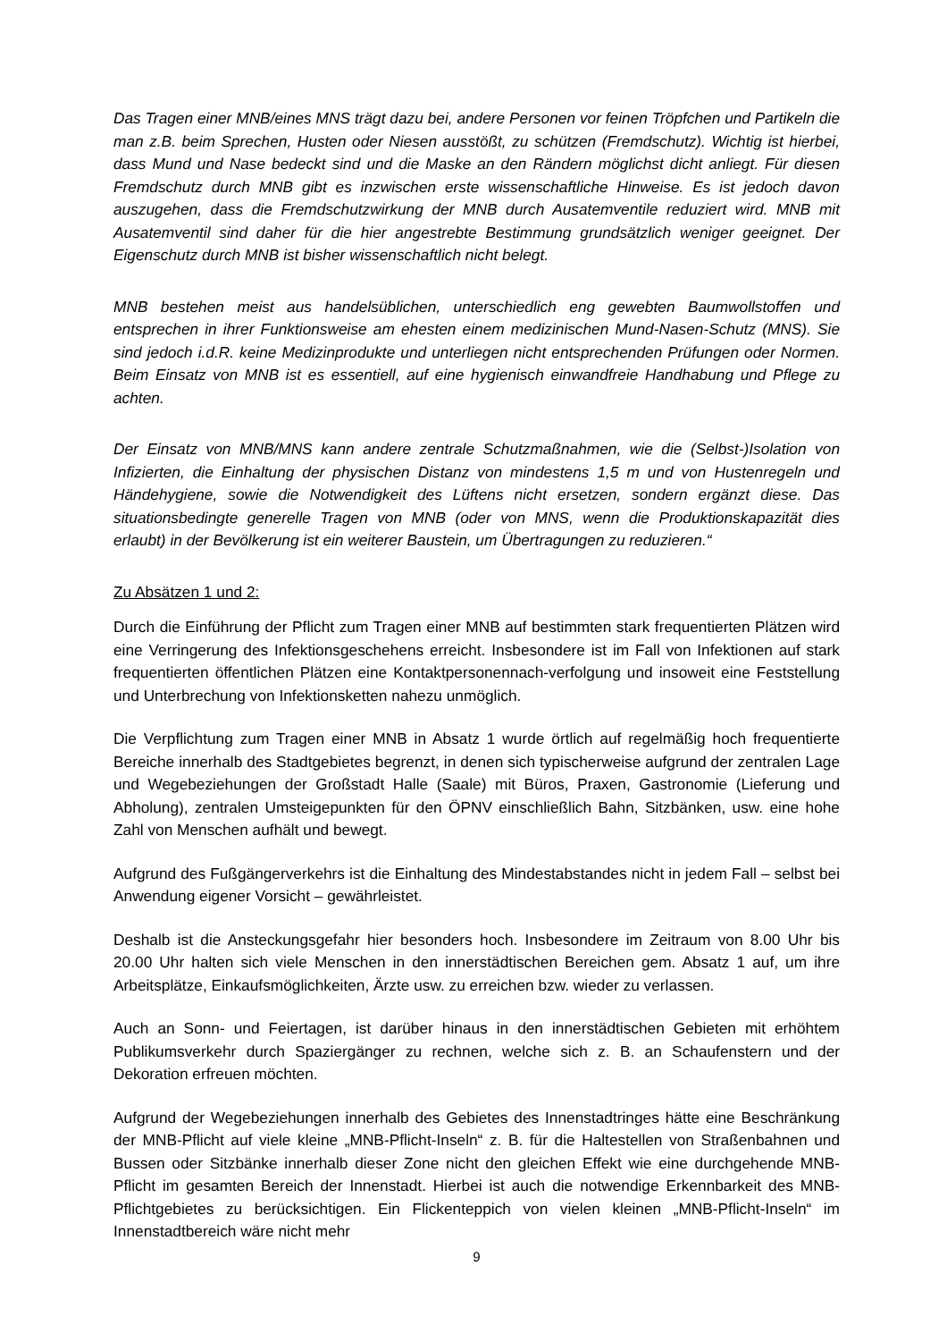Das Tragen einer MNB/eines MNS trägt dazu bei, andere Personen vor feinen Tröpfchen und Partikeln die man z.B. beim Sprechen, Husten oder Niesen ausstößt, zu schützen (Fremdschutz). Wichtig ist hierbei, dass Mund und Nase bedeckt sind und die Maske an den Rändern möglichst dicht anliegt. Für diesen Fremdschutz durch MNB gibt es inzwischen erste wissenschaftliche Hinweise. Es ist jedoch davon auszugehen, dass die Fremdschutzwirkung der MNB durch Ausatemventile reduziert wird. MNB mit Ausatemventil sind daher für die hier angestrebte Bestimmung grundsätzlich weniger geeignet. Der Eigenschutz durch MNB ist bisher wissenschaftlich nicht belegt.
MNB bestehen meist aus handelsüblichen, unterschiedlich eng gewebten Baumwollstoffen und entsprechen in ihrer Funktionsweise am ehesten einem medizinischen Mund-Nasen-Schutz (MNS). Sie sind jedoch i.d.R. keine Medizinprodukte und unterliegen nicht entsprechenden Prüfungen oder Normen. Beim Einsatz von MNB ist es essentiell, auf eine hygienisch einwandfreie Handhabung und Pflege zu achten.
Der Einsatz von MNB/MNS kann andere zentrale Schutzmaßnahmen, wie die (Selbst-)Isolation von Infizierten, die Einhaltung der physischen Distanz von mindestens 1,5 m und von Hustenregeln und Händehygiene, sowie die Notwendigkeit des Lüftens nicht ersetzen, sondern ergänzt diese. Das situationsbedingte generelle Tragen von MNB (oder von MNS, wenn die Produktionskapazität dies erlaubt) in der Bevölkerung ist ein weiterer Baustein, um Übertragungen zu reduzieren.“
Zu Absätzen 1 und 2:
Durch die Einführung der Pflicht zum Tragen einer MNB auf bestimmten stark frequentierten Plätzen wird eine Verringerung des Infektionsgeschehens erreicht. Insbesondere ist im Fall von Infektionen auf stark frequentierten öffentlichen Plätzen eine Kontaktpersonennach-verfolgung und insoweit eine Feststellung und Unterbrechung von Infektionsketten nahezu unmöglich.
Die Verpflichtung zum Tragen einer MNB in Absatz 1 wurde örtlich auf regelmäßig hoch frequentierte Bereiche innerhalb des Stadtgebietes begrenzt, in denen sich typischerweise aufgrund der zentralen Lage und Wegebeziehungen der Großstadt Halle (Saale) mit Büros, Praxen, Gastronomie (Lieferung und Abholung), zentralen Umsteigepunkten für den ÖPNV einschließlich Bahn, Sitzbänken, usw. eine hohe Zahl von Menschen aufhält und bewegt.
Aufgrund des Fußgängerverkehrs ist die Einhaltung des Mindestabstandes nicht in jedem Fall – selbst bei Anwendung eigener Vorsicht – gewährleistet.
Deshalb ist die Ansteckungsgefahr hier besonders hoch. Insbesondere im Zeitraum von 8.00 Uhr bis 20.00 Uhr halten sich viele Menschen in den innerstädtischen Bereichen gem. Absatz 1 auf, um ihre Arbeitsplätze, Einkaufsmöglichkeiten, Ärzte usw. zu erreichen bzw. wieder zu verlassen.
Auch an Sonn- und Feiertagen, ist darüber hinaus in den innerstädtischen Gebieten mit erhöhtem Publikumsverkehr durch Spaziergänger zu rechnen, welche sich z. B. an Schaufenstern und der Dekoration erfreuen möchten.
Aufgrund der Wegebeziehungen innerhalb des Gebietes des Innenstadtringes hätte eine Beschränkung der MNB-Pflicht auf viele kleine „MNB-Pflicht-Inseln“ z. B. für die Haltestellen von Straßenbahnen und Bussen oder Sitzbänke innerhalb dieser Zone nicht den gleichen Effekt wie eine durchgehende MNB-Pflicht im gesamten Bereich der Innenstadt. Hierbei ist auch die notwendige Erkennbarkeit des MNB-Pflichtgebietes zu berücksichtigen. Ein Flickenteppich von vielen kleinen „MNB-Pflicht-Inseln“ im Innenstadtbereich wäre nicht mehr
9